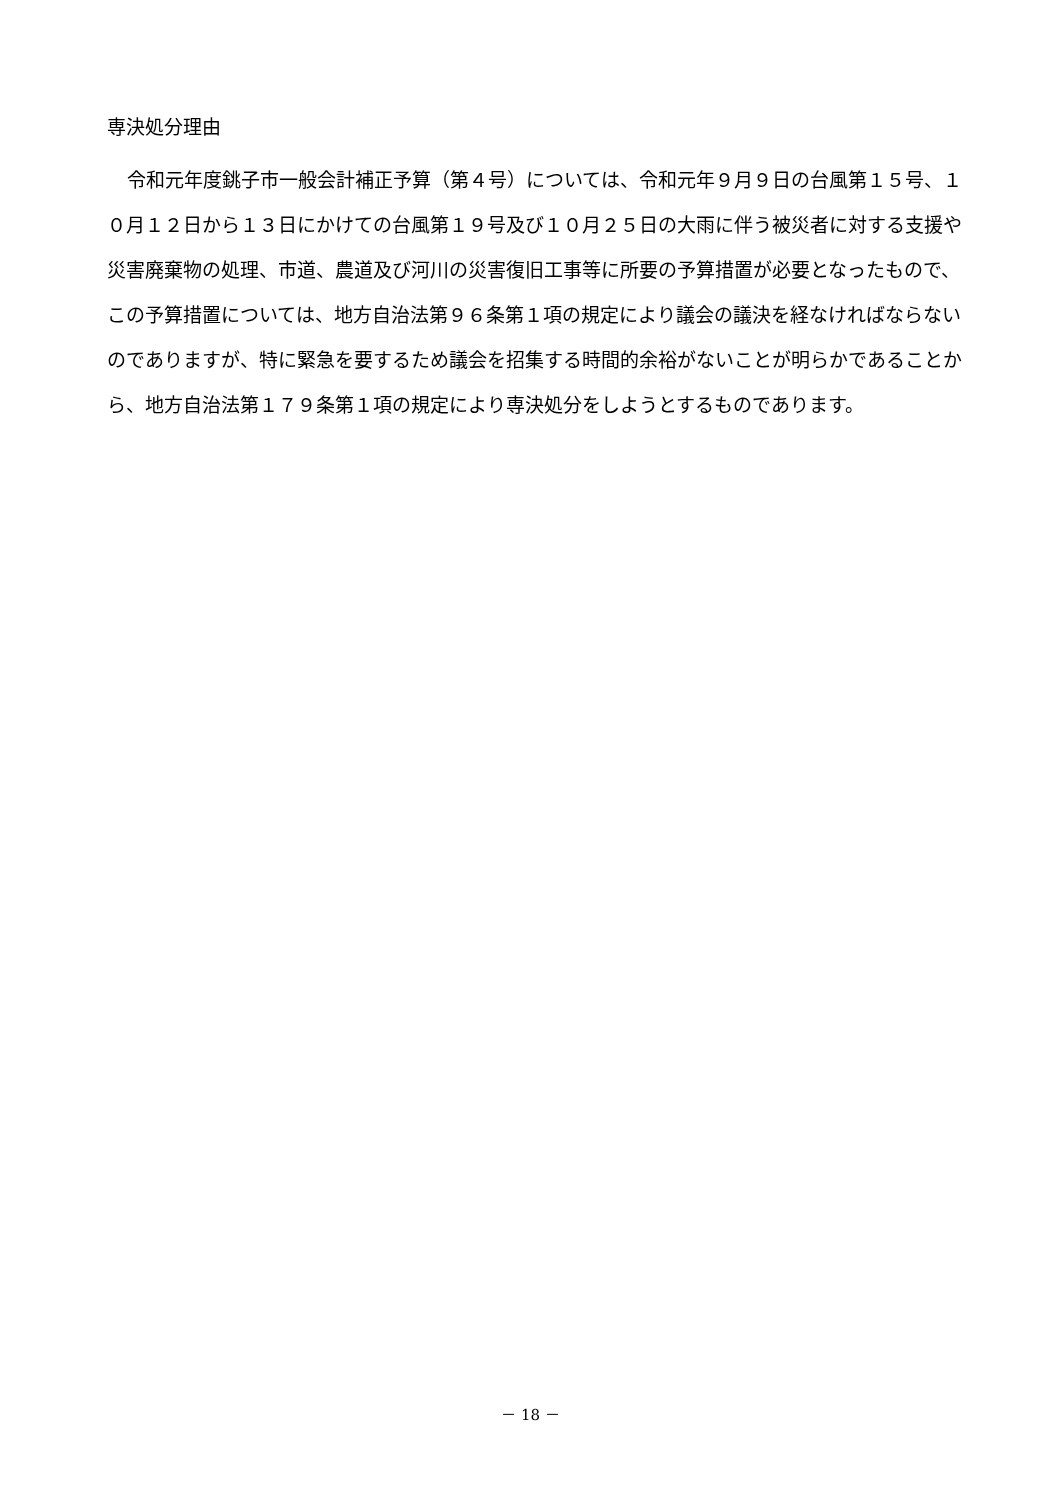専決処分理由
令和元年度銚子市一般会計補正予算（第４号）については、令和元年９月９日の台風第１５号、１０月１２日から１３日にかけての台風第１９号及び１０月２５日の大雨に伴う被災者に対する支援や災害廃棄物の処理、市道、農道及び河川の災害復旧工事等に所要の予算措置が必要となったもので、この予算措置については、地方自治法第９６条第１項の規定により議会の議決を経なければならないのでありますが、特に緊急を要するため議会を招集する時間的余裕がないことが明らかであることから、地方自治法第１７９条第１項の規定により専決処分をしようとするものであります。
－ 18 －